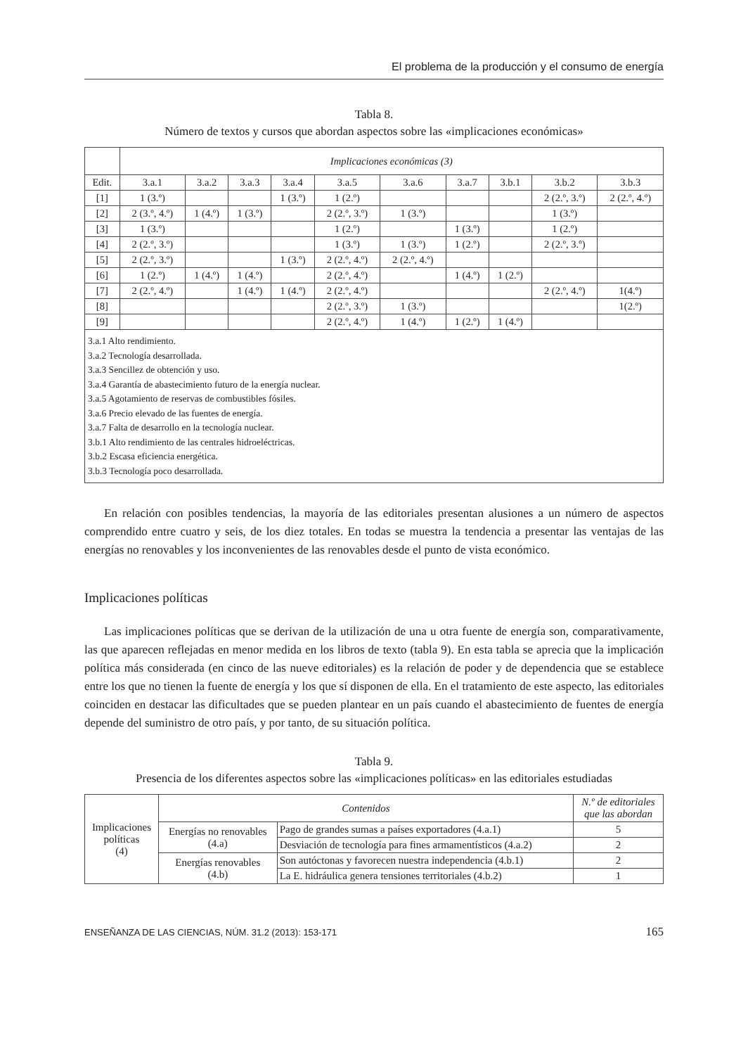El problema de la producción y el consumo de energía
Tabla 8.
Número de textos y cursos que abordan aspectos sobre las «implicaciones económicas»
| | Implicaciones económicas (3) | | | | | | | | | |
| --- | --- | --- | --- | --- | --- | --- | --- | --- | --- | --- |
| Edit. | 3.a.1 | 3.a.2 | 3.a.3 | 3.a.4 | 3.a.5 | 3.a.6 | 3.a.7 | 3.b.1 | 3.b.2 | 3.b.3 |
| [1] | 1 (3.º) | | | 1 (3.º) | 1 (2.º) | | | | 2 (2.º, 3.º) | 2 (2.º, 4.º) |
| [2] | 2 (3.º, 4.º) | 1 (4.º) | 1 (3.º) | | 2 (2.º, 3.º) | 1 (3.º) | | | 1 (3.º) | |
| [3] | 1 (3.º) | | | | 1 (2.º) | | 1 (3.º) | | 1 (2.º) | |
| [4] | 2 (2.º, 3.º) | | | | 1 (3.º) | 1 (3.º) | 1 (2.º) | | 2 (2.º, 3.º) | |
| [5] | 2 (2.º, 3.º) | | | 1 (3.º) | 2 (2.º, 4.º) | 2 (2.º, 4.º) | | | | |
| [6] | 1 (2.º) | 1 (4.º) | 1 (4.º) | | 2 (2.º, 4.º) | | 1 (4.º) | 1 (2.º) | | |
| [7] | 2 (2.º, 4.º) | | 1 (4.º) | 1 (4.º) | 2 (2.º, 4.º) | | | | 2 (2.º, 4.º) | 1(4.º) |
| [8] | | | | | 2 (2.º, 3.º) | 1 (3.º) | | | | 1(2.º) |
| [9] | | | | | 2 (2.º, 4.º) | 1 (4.º) | 1 (2.º) | 1 (4.º) | | |
| 3.a.1 Alto rendimiento. 3.a.2 Tecnología desarrollada. 3.a.3 Sencillez de obtención y uso. 3.a.4 Garantía de abastecimiento futuro de la energía nuclear. 3.a.5 Agotamiento de reservas de combustibles fósiles. 3.a.6 Precio elevado de las fuentes de energía. 3.a.7 Falta de desarrollo en la tecnología nuclear. 3.b.1 Alto rendimiento de las centrales hidroeléctricas. 3.b.2 Escasa eficiencia energética. 3.b.3 Tecnología poco desarrollada. | | | | | | | | | | |
En relación con posibles tendencias, la mayoría de las editoriales presentan alusiones a un número de aspectos comprendido entre cuatro y seis, de los diez totales. En todas se muestra la tendencia a presentar las ventajas de las energías no renovables y los inconvenientes de las renovables desde el punto de vista económico.
Implicaciones políticas
Las implicaciones políticas que se derivan de la utilización de una u otra fuente de energía son, comparativamente, las que aparecen reflejadas en menor medida en los libros de texto (tabla 9). En esta tabla se aprecia que la implicación política más considerada (en cinco de las nueve editoriales) es la relación de poder y de dependencia que se establece entre los que no tienen la fuente de energía y los que sí disponen de ella. En el tratamiento de este aspecto, las editoriales coinciden en destacar las dificultades que se pueden plantear en un país cuando el abastecimiento de fuentes de energía depende del suministro de otro país, y por tanto, de su situación política.
Tabla 9.
Presencia de los diferentes aspectos sobre las «implicaciones políticas» en las editoriales estudiadas
| Implicaciones políticas (4) | Contenidos | | N.º de editoriales que las abordan |
| | Energías no renovables (4.a) | Pago de grandes sumas a países exportadores (4.a.1) | 5 |
| | | Desviación de tecnología para fines armamentísticos (4.a.2) | 2 |
| | Energías renovables (4.b) | Son autóctonas y favorecen nuestra independencia (4.b.1) | 2 |
| | | La E. hidráulica genera tensiones territoriales (4.b.2) | 1 |
ENSEÑANZA DE LAS CIENCIAS, NÚM. 31.2 (2013): 153-171 165